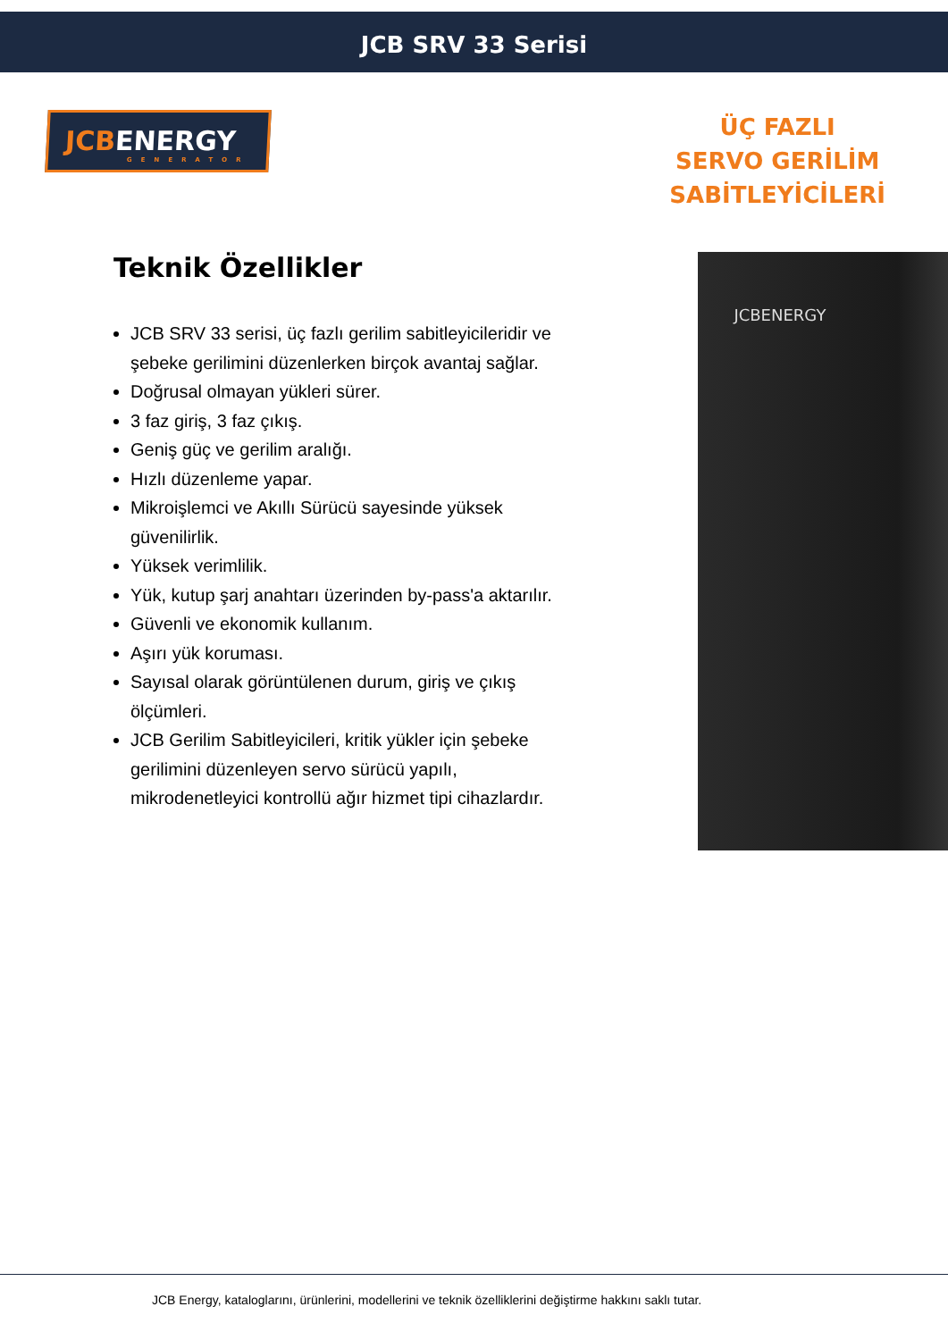JCB SRV 33 Serisi
JCBENERGY
GENERATOR
ÜÇ FAZLI
SERVO GERİLİM
SABİTLEYİCİLERİ
Teknik Özellikler
JCB SRV 33 serisi, üç fazlı gerilim sabitleyicileridir ve şebeke gerilimini düzenlerken birçok avantaj sağlar.
Doğrusal olmayan yükleri sürer.
3 faz giriş, 3 faz çıkış.
Geniş güç ve gerilim aralığı.
Hızlı düzenleme yapar.
Mikroişlemci ve Akıllı Sürücü sayesinde yüksek güvenilirlik.
Yüksek verimlilik.
Yük, kutup şarj anahtarı üzerinden by-pass'a aktarılır.
Güvenli ve ekonomik kullanım.
Aşırı yük koruması.
Sayısal olarak görüntülenen durum, giriş ve çıkış ölçümleri.
JCB Gerilim Sabitleyicileri, kritik yükler için şebeke gerilimini düzenleyen servo sürücü yapılı, mikrodenetleyici kontrollü ağır hizmet tipi cihazlardır.
JCBENERGY
JCB Energy, kataloglarını, ürünlerini, modellerini ve teknik özelliklerini değiştirme hakkını saklı tutar.